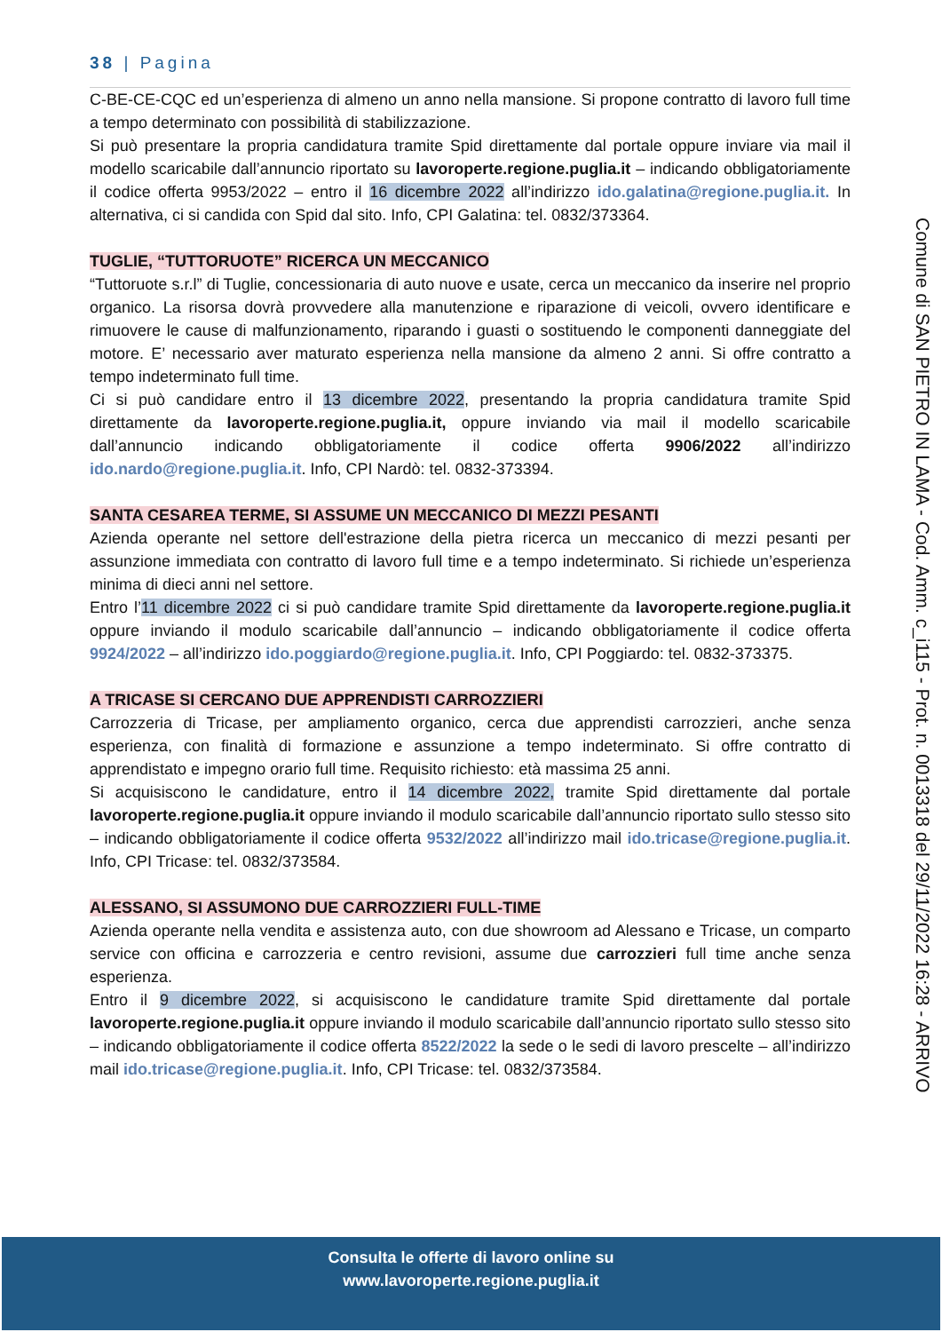38 | Pagina
C-BE-CE-CQC ed un’esperienza di almeno un anno nella mansione. Si propone contratto di lavoro full time a tempo determinato con possibilità di stabilizzazione.
Si può presentare la propria candidatura tramite Spid direttamente dal portale oppure inviare via mail il modello scaricabile dall’annuncio riportato su lavoroperte.regione.puglia.it – indicando obbligatoriamente il codice offerta 9953/2022 – entro il 16 dicembre 2022 all’indirizzo ido.galatina@regione.puglia.it. In alternativa, ci si candida con Spid dal sito. Info, CPI Galatina: tel. 0832/373364.
TUGLIE, “TUTTORUOTE” RICERCA UN MECCANICO
“Tuttoruote s.r.l” di Tuglie, concessionaria di auto nuove e usate, cerca un meccanico da inserire nel proprio organico. La risorsa dovrà provvedere alla manutenzione e riparazione di veicoli, ovvero identificare e rimuovere le cause di malfunzionamento, riparando i guasti o sostituendo le componenti danneggiate del motore. E’ necessario aver maturato esperienza nella mansione da almeno 2 anni. Si offre contratto a tempo indeterminato full time.
Ci si può candidare entro il 13 dicembre 2022, presentando la propria candidatura tramite Spid direttamente da lavoroperte.regione.puglia.it, oppure inviando via mail il modello scaricabile dall’annuncio indicando obbligatoriamente il codice offerta 9906/2022 all’indirizzo ido.nardo@regione.puglia.it. Info, CPI Nardò: tel. 0832-373394.
SANTA CESAREA TERME, SI ASSUME UN MECCANICO DI MEZZI PESANTI
Azienda operante nel settore dell'estrazione della pietra ricerca un meccanico di mezzi pesanti per assunzione immediata con contratto di lavoro full time e a tempo indeterminato. Si richiede un’esperienza minima di dieci anni nel settore.
Entro l’11 dicembre 2022 ci si può candidare tramite Spid direttamente da lavoroperte.regione.puglia.it oppure inviando il modulo scaricabile dall’annuncio – indicando obbligatoriamente il codice offerta 9924/2022 – all’indirizzo ido.poggiardo@regione.puglia.it. Info, CPI Poggiardo: tel. 0832-373375.
A TRICASE SI CERCANO DUE APPRENDISTI CARROZZIERI
Carrozzeria di Tricase, per ampliamento organico, cerca due apprendisti carrozzieri, anche senza esperienza, con finalità di formazione e assunzione a tempo indeterminato. Si offre contratto di apprendistato e impegno orario full time. Requisito richiesto: età massima 25 anni.
Si acquisiscono le candidature, entro il 14 dicembre 2022, tramite Spid direttamente dal portale lavoroperte.regione.puglia.it oppure inviando il modulo scaricabile dall’annuncio riportato sullo stesso sito – indicando obbligatoriamente il codice offerta 9532/2022 all’indirizzo mail ido.tricase@regione.puglia.it. Info, CPI Tricase: tel. 0832/373584.
ALESSANO, SI ASSUMONO DUE CARROZZIERI FULL-TIME
Azienda operante nella vendita e assistenza auto, con due showroom ad Alessano e Tricase, un comparto service con officina e carrozzeria e centro revisioni, assume due carrozzieri full time anche senza esperienza.
Entro il 9 dicembre 2022, si acquisiscono le candidature tramite Spid direttamente dal portale lavoroperte.regione.puglia.it oppure inviando il modulo scaricabile dall’annuncio riportato sullo stesso sito – indicando obbligatoriamente il codice offerta 8522/2022 la sede o le sedi di lavoro prescelte – all’indirizzo mail ido.tricase@regione.puglia.it. Info, CPI Tricase: tel. 0832/373584.
Comune di SAN PIETRO IN LAMA - Cod. Amm. c_i115 - Prot. n. 0013318 del 29/11/2022 16:28 - ARRIVO
Consulta le offerte di lavoro online su
www.lavoroperte.regione.puglia.it